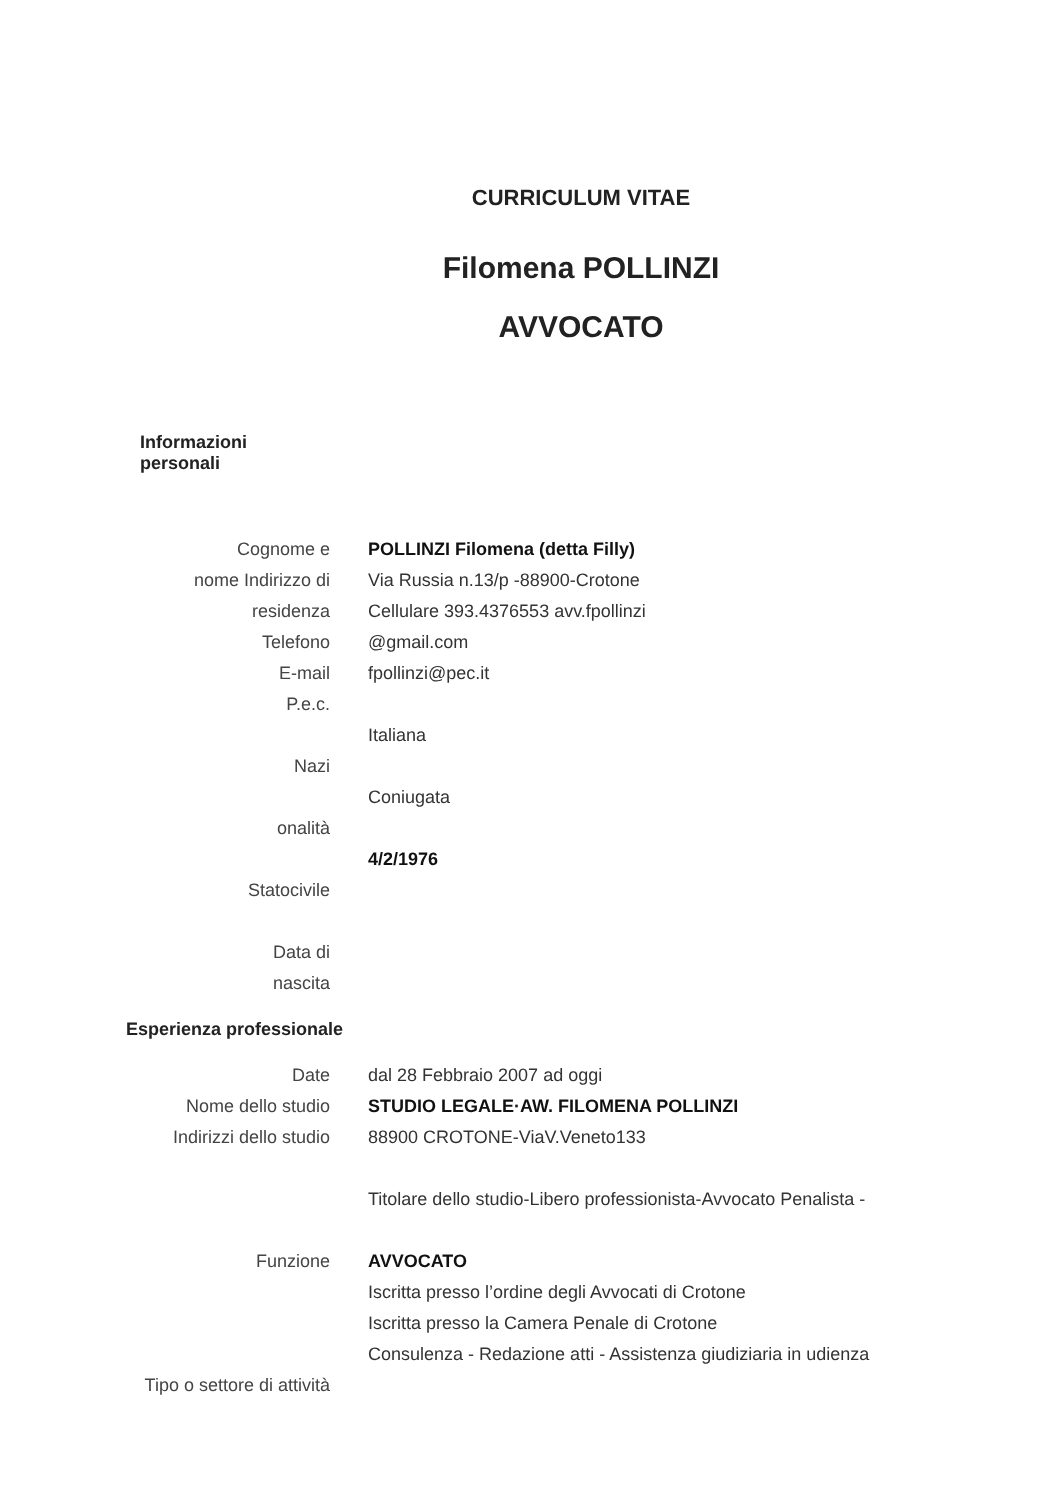CURRICULUM VITAE
Filomena POLLINZI
AVVOCATO
Informazioni
personali
Cognome e
nome Indirizzo di
residenza
Telefono
E-mail
P.e.c.
Nazi
onalità
Statocivile
Data di
nascita
POLLINZI Filomena (detta Filly)
Via Russia n.13/p -88900-Crotone
Cellulare 393.4376553 avv.fpollinzi
@gmail.com
fpollinzi@pec.it
Italiana
Coniugata
4/2/1976
Esperienza professionale
Date
Nome dello studio
Indirizzi dello studio
Funzione
Tipo o settore di attività
dal 28 Febbraio 2007 ad oggi
STUDIO LEGALE·AW. FILOMENA POLLINZI
88900 CROTONE-ViaV.Veneto133
Titolare dello studio-Libero professionista-Avvocato Penalista -
AVVOCATO
Iscritta presso l’ordine degli Avvocati di Crotone
Iscritta presso la Camera Penale di Crotone
Consulenza - Redazione atti - Assistenza giudiziaria in udienza